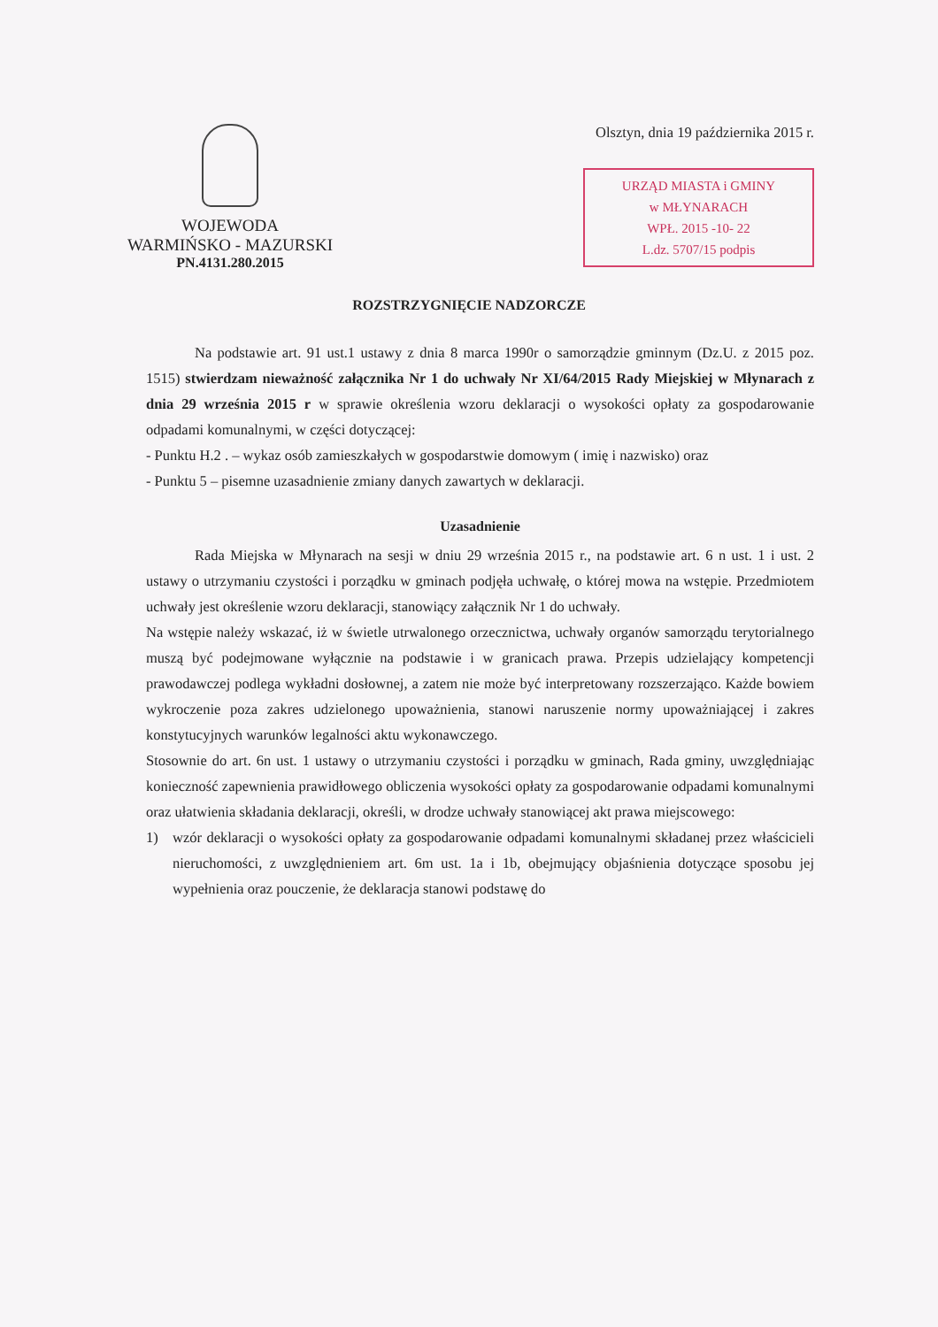WOJEWODA
WARMIŃSKO - MAZURSKI
PN.4131.280.2015
Olsztyn, dnia 19 października 2015 r.
URZĄD MIASTA i GMINY
w MŁYNARACH
WPŁ. 2015 -10- 22
L.dz. 5707/15 podpis
ROZSTRZYGNIĘCIE NADZORCZE
Na podstawie art. 91 ust.1 ustawy z dnia 8 marca 1990r o samorządzie gminnym (Dz.U. z 2015 poz. 1515) stwierdzam nieważność załącznika Nr 1 do uchwały Nr XI/64/2015 Rady Miejskiej w Młynarach z dnia 29 września 2015 r w sprawie określenia wzoru deklaracji o wysokości opłaty za gospodarowanie odpadami komunalnymi, w części dotyczącej:
- Punktu H.2 . – wykaz osób zamieszkałych w gospodarstwie domowym ( imię i nazwisko) oraz
- Punktu 5 – pisemne uzasadnienie zmiany danych zawartych w deklaracji.
Uzasadnienie
Rada Miejska w Młynarach na sesji w dniu 29 września 2015 r., na podstawie art. 6 n ust. 1 i ust. 2 ustawy o utrzymaniu czystości i porządku w gminach podjęła uchwałę, o której mowa na wstępie. Przedmiotem uchwały jest określenie wzoru deklaracji, stanowiący załącznik Nr 1 do uchwały.
Na wstępie należy wskazać, iż w świetle utrwalonego orzecznictwa, uchwały organów samorządu terytorialnego muszą być podejmowane wyłącznie na podstawie i w granicach prawa. Przepis udzielający kompetencji prawodawczej podlega wykładni dosłownej, a zatem nie może być interpretowany rozszerzająco. Każde bowiem wykroczenie poza zakres udzielonego upoważnienia, stanowi naruszenie normy upoważniającej i zakres konstytucyjnych warunków legalności aktu wykonawczego.
Stosownie do art. 6n ust. 1 ustawy o utrzymaniu czystości i porządku w gminach, Rada gminy, uwzględniając konieczność zapewnienia prawidłowego obliczenia wysokości opłaty za gospodarowanie odpadami komunalnymi oraz ułatwienia składania deklaracji, określi, w drodze uchwały stanowiącej akt prawa miejscowego:
1) wzór deklaracji o wysokości opłaty za gospodarowanie odpadami komunalnymi składanej przez właścicieli nieruchomości, z uwzględnieniem art. 6m ust. 1a i 1b, obejmujący objaśnienia dotyczące sposobu jej wypełnienia oraz pouczenie, że deklaracja stanowi podstawę do